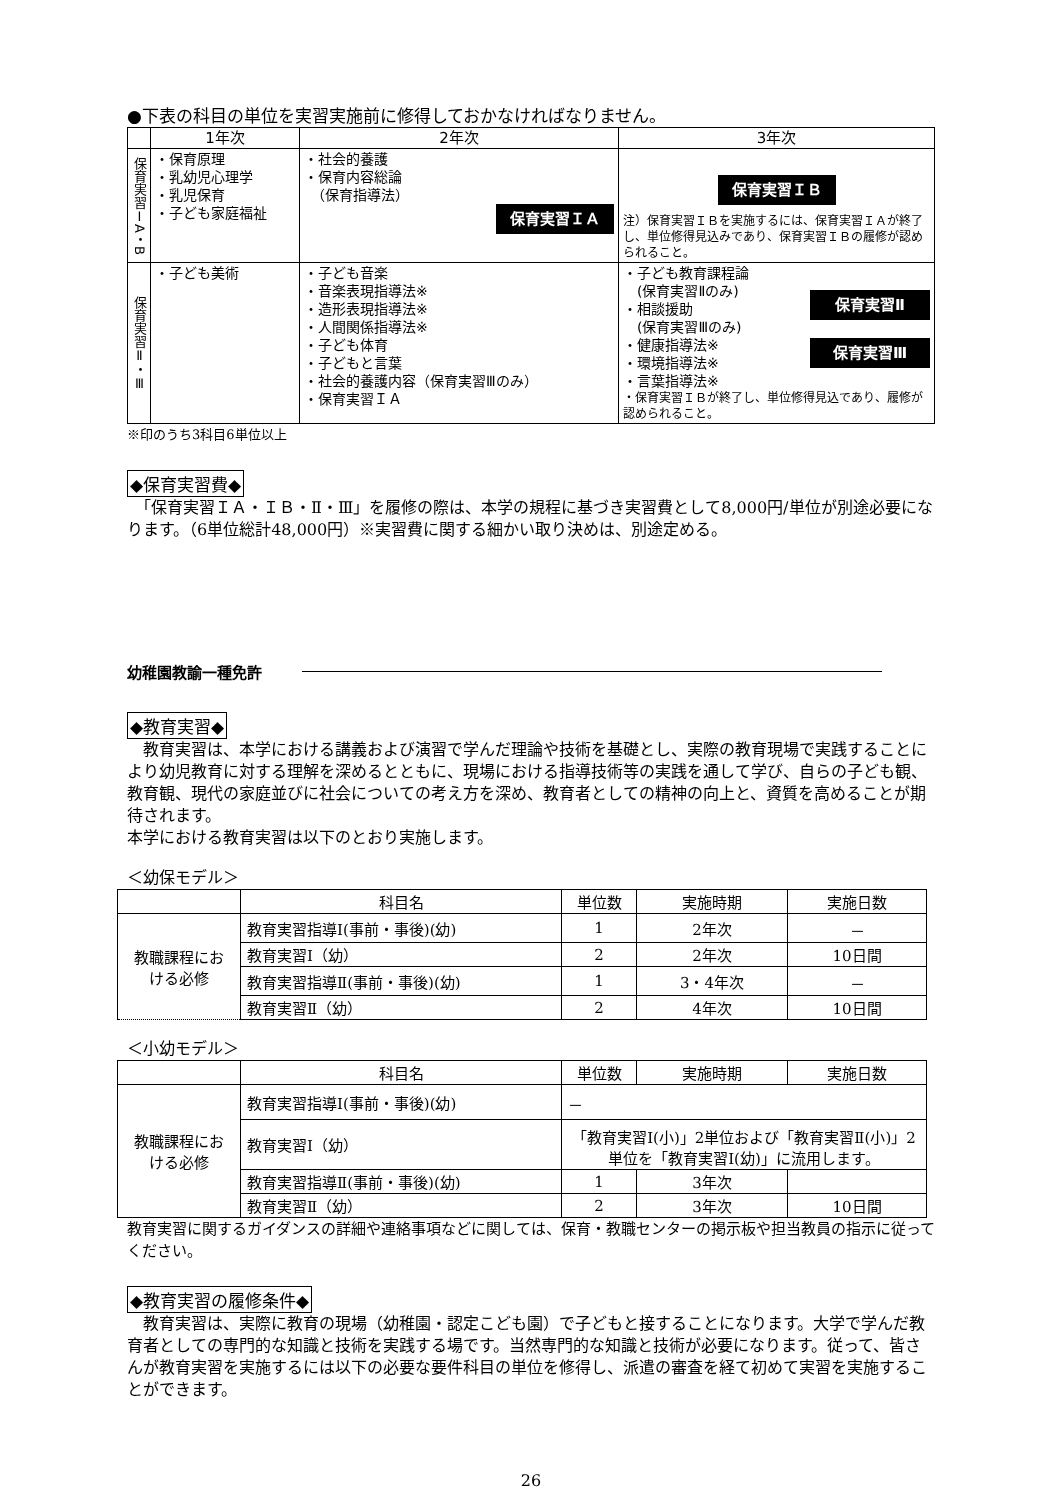●下表の科目の単位を実習実施前に修得しておかなければなりません。
| | 1年次 | 2年次 | 3年次 |
| --- | --- | --- | --- |
| 保育実習ⅠA・B | ・保育原理 ・乳幼児心理学 ・乳児保育 ・子ども家庭福祉 | ・社会的養護 ・保育内容総論 （保育指導法） 保育実習ＩＡ | 保育実習ＩＢ 注）保育実習ＩＢを実施するには、保育実習ＩＡが終了し、単位修得見込みであり、保育実習ＩＢの履修が認められること。 |
| 保育実習Ⅱ・Ⅲ | ・子ども美術 | ・子ども音楽 ・音楽表現指導法※ ・造形表現指導法※ ・人間関係指導法※ ・子ども体育 ・子どもと言葉 ・社会的養護内容（保育実習Ⅲのみ） ・保育実習ＩＡ | ・子ども教育課程論 (保育実習Ⅱのみ) ・相談援助 (保育実習Ⅲのみ) ・健康指導法※ ・環境指導法※ ・言葉指導法※ 保育実習Ⅱ 保育実習Ⅲ ・保育実習ＩＢが終了し、単位修得見込であり、履修が認められること。 |
※印のうち3科目6単位以上
◆保育実習費◆
　「保育実習ＩＡ・ＩＢ・Ⅱ・Ⅲ」を履修の際は、本学の規程に基づき実習費として8,000円/単位が別途必要になります。（6単位総計48,000円）※実習費に関する細かい取り決めは、別途定める。
幼稚園教諭一種免許
◆教育実習◆
　教育実習は、本学における講義および演習で学んだ理論や技術を基礎とし、実際の教育現場で実践することにより幼児教育に対する理解を深めるとともに、現場における指導技術等の実践を通して学び、自らの子ども観、教育観、現代の家庭並びに社会についての考え方を深め、教育者としての精神の向上と、資質を高めることが期待されます。
本学における教育実習は以下のとおり実施します。
＜幼保モデル＞
| | 科目名 | 単位数 | 実施時期 | 実施日数 |
| --- | --- | --- | --- | --- |
| 教職課程にお ける必修 | 教育実習指導Ⅰ(事前・事後)(幼) | 1 | 2年次 | － |
| | 教育実習Ⅰ（幼） | 2 | 2年次 | 10日間 |
| | 教育実習指導Ⅱ(事前・事後)(幼) | 1 | 3・4年次 | － |
| | 教育実習Ⅱ（幼） | 2 | 4年次 | 10日間 |
＜小幼モデル＞
| | 科目名 | 単位数 | 実施時期 | 実施日数 |
| --- | --- | --- | --- | --- |
| 教職課程にお ける必修 | 教育実習指導Ⅰ(事前・事後)(幼) | － | | |
| | 教育実習Ⅰ（幼） | 「教育実習Ⅰ(小)」2単位および「教育実習Ⅱ(小)」2単位を「教育実習Ⅰ(幼)」に流用します。 | | |
| | 教育実習指導Ⅱ(事前・事後)(幼) | 1 | 3年次 | |
| | 教育実習Ⅱ（幼） | 2 | 3年次 | 10日間 |
教育実習に関するガイダンスの詳細や連絡事項などに関しては、保育・教職センターの掲示板や担当教員の指示に従ってください。
◆教育実習の履修条件◆
　教育実習は、実際に教育の現場（幼稚園・認定こども園）で子どもと接することになります。大学で学んだ教育者としての専門的な知識と技術を実践する場です。当然専門的な知識と技術が必要になります。従って、皆さんが教育実習を実施するには以下の必要な要件科目の単位を修得し、派遣の審査を経て初めて実習を実施することができます。
26